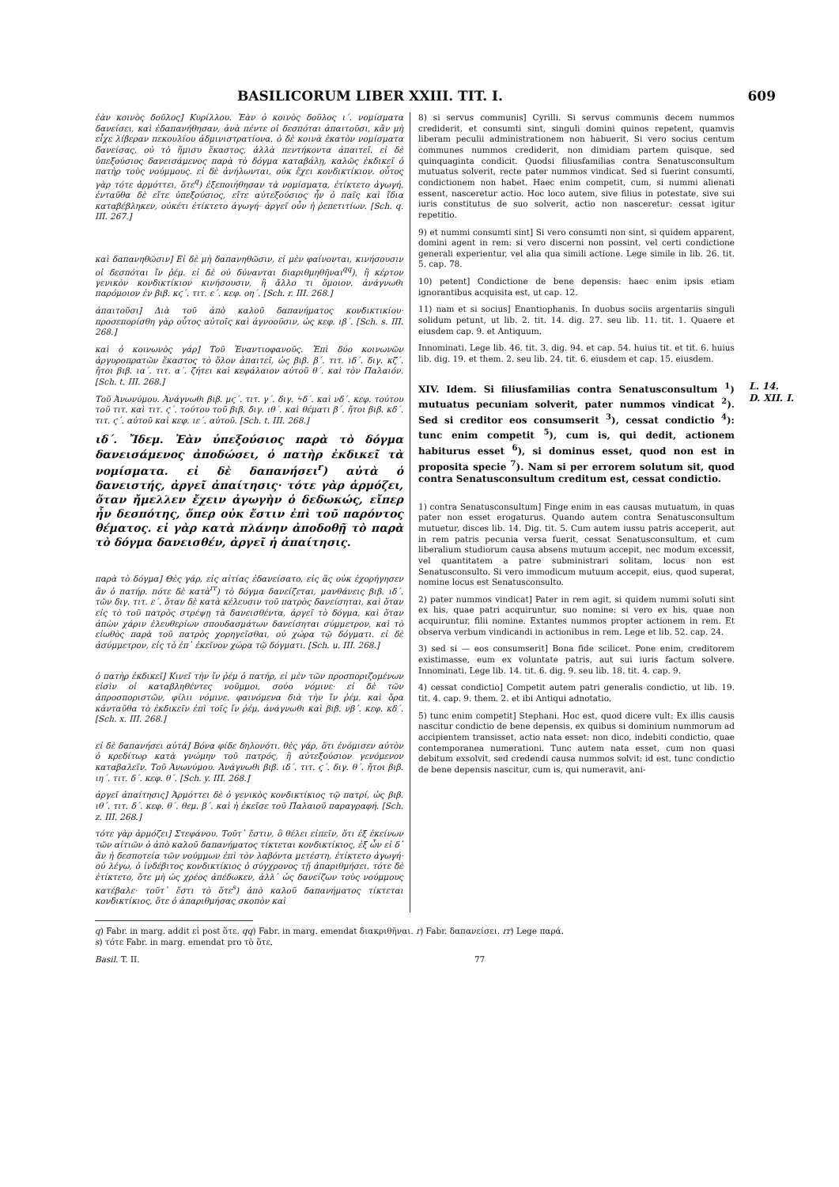BASILICORUM LIBER XXIII. TIT. I. 609
ἐὰν κοινὸς δοῦλος] Κυρίλλου. Ἐὰν ὁ κοινὸς δοῦλος ι΄. νομίσματα δανείσει, καὶ ἐδαπανήθησαν, ἀνὰ πέντε οἱ δεσπόται ἀπαιτοῦσι, κἂν μὴ εἶχε λίβεραν πεκουλίου ἀδμινιστρατίονα. ὁ δὲ κοινὰ ἑκατὸν νομίσματα δανείσας, οὐ τὸ ἥμισυ ἕκαστος, ἀλλὰ πεντήκοντα ἀπαιτεῖ. εἰ δὲ ὑπεξούσιος δανεισάμενος παρὰ τὸ δόγμα καταβάλῃ, καλῶς ἐκδικεῖ ὁ πατὴρ τοὺς νούμμους. εἰ δὲ ἀνήλωνται, οὐκ ἔχει κονδικτίκιον. οὗτος γὰρ τότε ἁρμόττει, ὅτε<sup>q</sup>) ἐξεποιήθησαν τὰ νομίσματα, ἐτίκτετο ἀγωγή. ἐνταῦθα δὲ εἴτε ὑπεξούσιος, εἴτε αὐτεξούσιος ἦν ὁ παῖς καὶ ἴδια καταβέβληκεν, οὐκέτι ἐτίκτετο ἀγωγή· ἀργεῖ οὖν ἡ ῥεπετιτίων. [Sch. q. III. 267.]
καὶ δαπανηθῶσιν] Εἰ δὲ μὴ δαπανηθῶσιν, εἰ μὲν φαίνονται, κινήσουσιν οἱ δεσπόται ἴν ῥέμ. εἰ δὲ οὐ δύνανται διαριθμηθῆναι<sup>qq</sup>), ἢ κέρτον γενικὸν κονδικτίκιον κινήσουσιν, ἢ ἄλλο τι ὅμοιον. ἀνάγνωθι παρόμοιον ἐν βιβ. κϛ΄. τιτ. ε΄. κεφ. οη΄. [Sch. r. III. 268.]
ἀπαιτοῦσι] Διὰ τοῦ ἀπὸ καλοῦ δαπανήματος κονδικτικίου· προσεπορίσθη γὰρ οὗτος αὐτοῖς καὶ ἀγνοοῦσιν, ὡς κεφ. ιβ΄. [Sch. s. III. 268.]
καὶ ὁ κοινωνὸς γάρ] Τοῦ Ἐναντιοφανοῦς. Ἐπὶ δύο κοινωνῶν ἀργυροπρατῶν ἕκαστος τὸ ὅλον ἀπαιτεῖ, ὡς βιβ. β΄. τιτ. ιδ΄. διγ. κζ΄. ἤτοι βιβ. ια΄. τιτ. α΄. ζήτει καὶ κεφάλαιον αὐτοῦ θ΄. καὶ τὸν Παλαιόν. [Sch. t. III. 268.]
Τοῦ Ἀνωνύμου. Ἀνάγνωθι βιβ. μϛ΄. τιτ. γ΄. διγ. ϟδ΄. καὶ νδ΄. κεφ. τούτου τοῦ τιτ. καὶ τιτ. ϛ΄. τούτου τοῦ βιβ. διγ. ιθ΄. καὶ θέματι β΄. ἤτοι βιβ. κδ΄. τιτ. ϛ΄. αὐτοῦ καὶ κεφ. ιε΄. αὐτοῦ. [Sch. t. III. 268.]
ιδ΄. Ἴδεμ. Ἐὰν ὑπεξούσιος παρὰ τὸ δόγμα δανεισάμενος ἀποδώσει, ὁ πατὴρ ἐκδικεῖ τὰ νομίσματα. εἰ δὲ δαπανήσει<sup>r</sup>) αὐτὰ ὁ δανειστής, ἀργεῖ ἀπαίτησις· τότε γὰρ ἁρμόζει, ὅταν ἤμελλεν ἔχειν ἀγωγὴν ὁ δεδωκώς, εἴπερ ἦν δεσπότης, ὅπερ οὐκ ἔστιν ἐπὶ τοῦ παρόντος θέματος. εἰ γὰρ κατὰ πλάνην ἀποδοθῇ τὸ παρὰ τὸ δόγμα δανεισθέν, ἀργεῖ ἡ ἀπαίτησις.
παρὰ τὸ δόγμα] Θὲς γάρ, εἰς αἰτίας ἐδανείσατο, εἰς ἃς οὐκ ἐχορήγησεν ἂν ὁ πατήρ. πότε δὲ κατὰ<sup>rr</sup>) τὸ δόγμα δανείζεται, μανθάνεις βιβ. ιδ΄. τῶν διγ. τιτ. ε΄. ὅταν δὲ κατὰ κέλευσιν τοῦ πατρὸς δανείσηται, καὶ ὅταν εἰς τὸ τοῦ πατρὸς στρέψῃ τὰ δανεισθέντα, ἀργεῖ τὸ δόγμα, καὶ ὅταν ἀπὼν χάριν ἐλευθερίων σπουδασμάτων δανείσηται σύμμετρον, καὶ τὸ εἰωθὸς παρὰ τοῦ πατρὸς χορηγεῖσθαι, οὐ χώρα τῷ δόγματι. εἰ δὲ ἀσύμμετρον, εἰς τὸ ἐπ᾽ ἐκεῖνον χώρα τῷ δόγματι. [Sch. u. III. 268.]
ὁ πατὴρ ἐκδικεῖ] Κινεῖ τὴν ἴν ῥέμ ὁ πατήρ, εἰ μὲν τῶν προσποριζομένων εἰσὶν οἱ καταβληθέντες νοῦμμοι, σούο νόμινε· εἰ δὲ τῶν ἀπροσποριστῶν, φίλιι νόμινε. φαινόμενα διὰ τὴν ἴν ῥέμ. καὶ ὅρα κἀνταῦθα τὸ ἐκδικεῖν ἐπὶ τοῖς ἴν ῥέμ. ἀνάγνωθι καὶ βιβ. νβ΄. κεφ. κδ΄. [Sch. x. III. 268.]
εἰ δὲ δαπανήσει αὐτά] Βόνα φίδε δηλονότι. θὲς γάρ, ὅτι ἐνόμισεν αὐτὸν ὁ κρεδίτωρ κατὰ γνώμην τοῦ πατρός, ἢ αὐτεξούσιον γενόμενον καταβαλεῖν. Τοῦ Ἀνωνύμου. Ἀνάγνωθι βιβ. ιδ΄. τιτ. ϛ΄. διγ. θ΄. ἤτοι βιβ. ιη΄. τιτ. δ΄. κεφ. θ΄. [Sch. y. III. 268.]
ἀργεῖ ἀπαίτησις] Ἁρμόττει δὲ ὁ γενικὸς κονδικτίκιος τῷ πατρί, ὡς βιβ. ιθ΄. τιτ. δ΄. κεφ. θ΄. θεμ. β΄. καὶ ἡ ἐκεῖσε τοῦ Παλαιοῦ παραγραφή. [Sch. z. III. 268.]
τότε γὰρ ἁρμόζει] Στεφάνου. Τοῦτ᾽ ἔστιν, ὃ θέλει εἰπεῖν, ὅτι ἐξ ἐκείνων τῶν αἰτιῶν ὁ ἀπὸ καλοῦ δαπανήματος τίκτεται κονδικτίκιος, ἐξ ὧν εἰ δ᾽ ἂν ἡ δεσποτεία τῶν νούμμων ἐπὶ τὸν λαβόντα μετέστη, ἐτίκτετο ἀγωγή· οὐ λέγω, ὁ ἰνδέβιτος κονδικτίκιος ὁ σύγχρονος τῇ ἀπαριθμήσει. τότε δὲ ἐτίκτετο, ὅτε μὴ ὡς χρέος ἀπέδωκεν, ἀλλ᾽ ὡς δανείζων τοὺς νούμμους κατέβαλε· τοῦτ᾽ ἔστι τὸ ὅτε<sup>s</sup>) ἀπὸ καλοῦ δαπανήματος τίκτεται κονδικτίκιος, ὅτε ὁ ἀπαριθμήσας σκοπὸν καὶ
8) si servus communis] Cyrilli. Si servus communis decem nummos crediderit, et consumti sint, singuli domini quinos repetent, quamvis liberam peculii administrationem non habuerit. Si vero socius centum communes nummos crediderit, non dimidiam partem quisque, sed quinquaginta condicit. Quodsi filiusfamilias contra Senatusconsultum mutuatus solverit, recte pater nummos vindicat. Sed si fuerint consumti, condictionem non habet. Haec enim competit, cum, si nummi alienati essent, nasceretur actio. Hoc loco autem, sive filius in potestate, sive sui iuris constitutus de suo solverit, actio non nasceretur: cessat igitur repetitio.
9) et nummi consumti sint] Si vero consumti non sint, si quidem apparent, domini agent in rem: si vero discerni non possint, vel certi condictione generali experientur, vel alia qua simili actione. Lege simile in lib. 26. tit. 5. cap. 78.
10) petent] Condictione de bene depensis: haec enim ipsis etiam ignorantibus acquisita est, ut cap. 12.
11) nam et si socius] Enantiophanis. In duobus sociis argentariis singuli solidum petunt, ut lib. 2. tit. 14. dig. 27. seu lib. 11. tit. 1. Quaere et eiusdem cap. 9. et Antiquum.
Innominati. Lege lib. 46. tit. 3. dig. 94. et cap. 54. huius tit. et tit. 6. huius lib. dig. 19. et them. 2. seu lib. 24. tit. 6. eiusdem et cap. 15. eiusdem.
L. 14.
D. XII. I. XIV. Idem. Si filiusfamilias contra Senatusconsultum <sup>1</sup>) mutuatus pecuniam solverit, pater nummos vindicat <sup>2</sup>). Sed si creditor eos consumserit <sup>3</sup>), cessat condictio <sup>4</sup>): tunc enim competit <sup>5</sup>), cum is, qui dedit, actionem habiturus esset <sup>6</sup>), si dominus esset, quod non est in proposita specie <sup>7</sup>). Nam si per errorem solutum sit, quod contra Senatusconsultum creditum est, cessat condictio.
1) contra Senatusconsultum] Finge enim in eas causas mutuatum, in quas pater non esset erogaturus. Quando autem contra Senatusconsultum mutuetur, disces lib. 14. Dig. tit. 5. Cum autem iussu patris acceperit, aut in rem patris pecunia versa fuerit, cessat Senatusconsultum, et cum liberalium studiorum causa absens mutuum accepit, nec modum excessit, vel quantitatem a patre subministrari solitam, locus non est Senatusconsulto. Si vero immodicum mutuum accepit, eius, quod superat, nomine locus est Senatusconsulto.
2) pater nummos vindicat] Pater in rem agit, si quidem nummi soluti sint ex his, quae patri acquiruntur, suo nomine: si vero ex his, quae non acquiruntur, filii nomine. Extantes nummos propter actionem in rem. Et observa verbum vindicandi in actionibus in rem. Lege et lib. 52. cap. 24.
3) sed si — eos consumserit] Bona fide scilicet. Pone enim, creditorem existimasse, eum ex voluntate patris, aut sui iuris factum solvere. Innominati. Lege lib. 14. tit. 6. dig. 9. seu lib. 18. tit. 4. cap. 9.
4) cessat condictio] Competit autem patri generalis condictio, ut lib. 19. tit. 4. cap. 9. them. 2. et ibi Antiqui adnotatio.
5) tunc enim competit] Stephani. Hoc est, quod dicere vult: Ex illis causis nascitur condictio de bene depensis, ex quibus si dominium nummorum ad accipientem transisset, actio nata esset: non dico, indebiti condictio, quae contemporanea numerationi. Tunc autem nata esset, cum non quasi debitum exsolvit, sed credendi causa nummos solvit: id est, tunc condictio de bene depensis nascitur, cum is, qui numeravit, ani-
q) Fabr. in marg. addit εἰ post ὅτε. qq) Fabr. in marg. emendat διακριθῆναι. r) Fabr. δαπανείσει. rr) Lege παρά.
s) τότε Fabr. in marg. emendat pro τὸ ὅτε.
Basil. T. II. 77